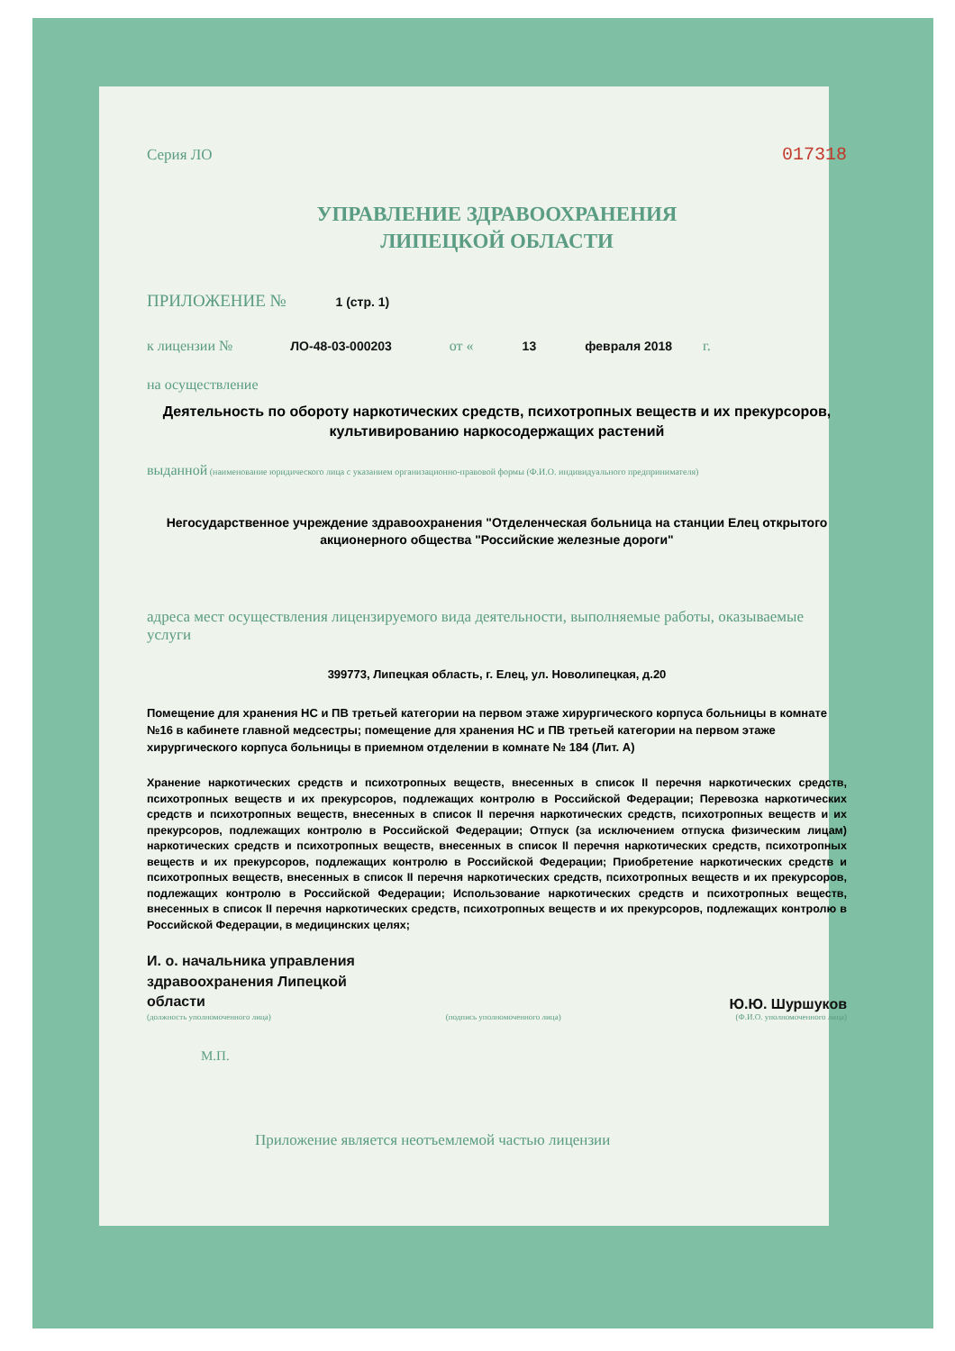Серия ЛО 017318
УПРАВЛЕНИЕ ЗДРАВООХРАНЕНИЯ
ЛИПЕЦКОЙ ОБЛАСТИ
ПРИЛОЖЕНИЕ № 1 (стр. 1)
к лицензии № ЛО-48-03-000203 от « 13 февраля 2018 г.
на осуществление
Деятельность по обороту наркотических средств, психотропных веществ и их прекурсоров, культивированию наркосодержащих растений
выданной (наименование юридического лица с указанием организационно-правовой формы (Ф.И.О. индивидуального предпринимателя)
Негосударственное учреждение здравоохранения "Отделенческая больница на станции Елец открытого акционерного общества "Российские железные дороги"
адреса мест осуществления лицензируемого вида деятельности, выполняемые работы, оказываемые услуги
399773, Липецкая область, г. Елец, ул. Новолипецкая, д.20
Помещение для хранения НС и ПВ третьей категории на первом этаже хирургического корпуса больницы в комнате №16 в кабинете главной медсестры; помещение для хранения НС и ПВ третьей категории на первом этаже хирургического корпуса больницы в приемном отделении в комнате № 184 (Лит. А)
Хранение наркотических средств и психотропных веществ, внесенных в список II перечня наркотических средств, психотропных веществ и их прекурсоров, подлежащих контролю в Российской Федерации; Перевозка наркотических средств и психотропных веществ, внесенных в список II перечня наркотических средств, психотропных веществ и их прекурсоров, подлежащих контролю в Российской Федерации; Отпуск (за исключением отпуска физическим лицам) наркотических средств и психотропных веществ, внесенных в список II перечня наркотических средств, психотропных веществ и их прекурсоров, подлежащих контролю в Российской Федерации; Приобретение наркотических средств и психотропных веществ, внесенных в список II перечня наркотических средств, психотропных веществ и их прекурсоров, подлежащих контролю в Российской Федерации; Использование наркотических средств и психотропных веществ, внесенных в список II перечня наркотических средств, психотропных веществ и их прекурсоров, подлежащих контролю в Российской Федерации, в медицинских целях;
И. о. начальника управления
здравоохранения Липецкой
области Ю.Ю. Шуршуков
(должность уполномоченного лица) (подпись уполномоченного лица) (Ф.И.О. уполномоченного лица)
М.П.
Приложение является неотъемлемой частью лицензии